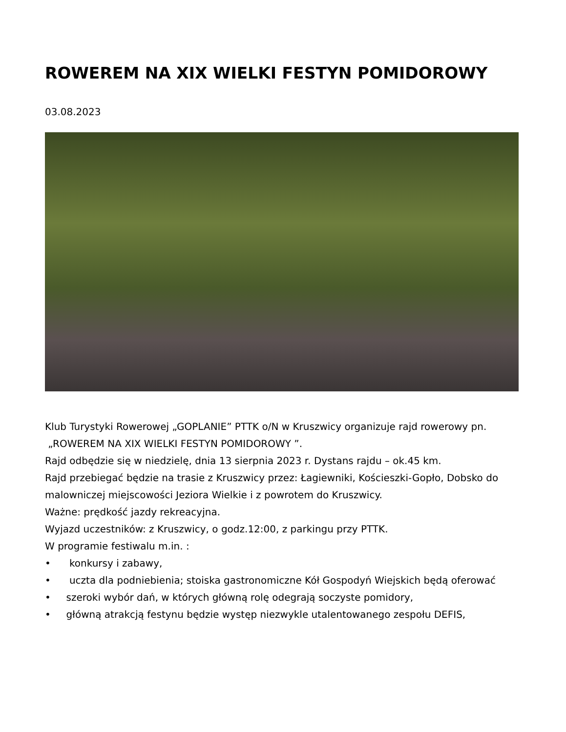ROWEREM NA XIX WIELKI FESTYN POMIDOROWY
03.08.2023
Klub Turystyki Rowerowej „GOPLANIE” PTTK o/N w Kruszwicy organizuje rajd rowerowy pn. „ROWEREM NA XIX WIELKI FESTYN POMIDOROWY ”.
Rajd odbędzie się w niedzielę, dnia 13 sierpnia 2023 r. Dystans rajdu – ok.45 km.
Rajd przebiegać będzie na trasie z Kruszwicy przez: Łagiewniki, Kościeszki-Gopło, Dobsko do malowniczej miejscowości Jeziora Wielkie i z powrotem do Kruszwicy.
Ważne: prędkość jazdy rekreacyjna.
Wyjazd uczestników: z Kruszwicy, o godz.12:00, z parkingu przy PTTK.
W programie festiwalu m.in. :
• konkursy i zabawy,
• uczta dla podniebienia; stoiska gastronomiczne Kół Gospodyń Wiejskich będą oferować
• szeroki wybór dań, w których główną rolę odegrają soczyste pomidory,
• główną atrakcją festynu będzie występ niezwykle utalentowanego zespołu DEFIS,